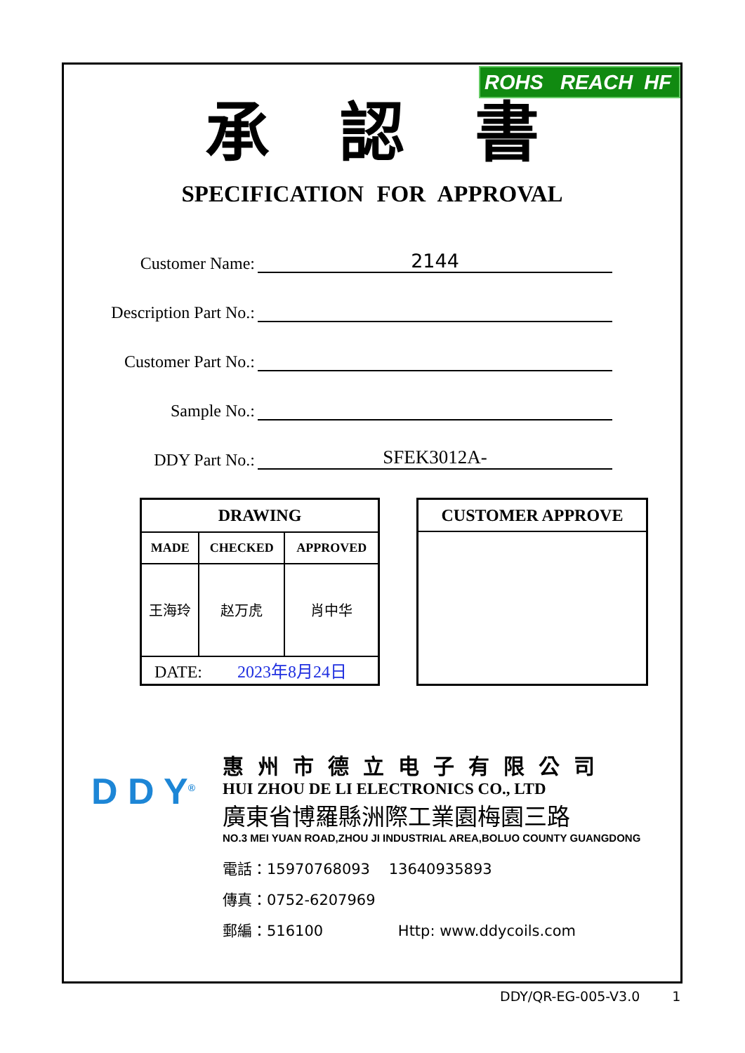ROHS REACH HF
承認書
SPECIFICATION FOR APPROVAL
Customer Name:
2144
Description Part No.:
Customer Part No.:
Sample No.:
DDY Part No.:
SFEK3012A-
| DRAWING | | |
| MADE | CHECKED | APPROVED |
| 王海玲 | 赵万虎 | 肖中华 |
| DATE: 2023年8月24日 | | |
CUSTOMER APPROVE
D D Y<sup>®</sup>
惠州市德立电子有限公司
HUI ZHOU DE LI ELECTRONICS CO., LTD
廣東省博羅縣洲際工業園梅園三路
NO.3 MEI YUAN ROAD,ZHOU JI INDUSTRIAL AREA,BOLUO COUNTY GUANGDONG
電話：15970768093 13640935893
傳真：0752-6207969
郵編：516100 Http: www.ddycoils.com
DDY/QR-EG-005-V3.0 1